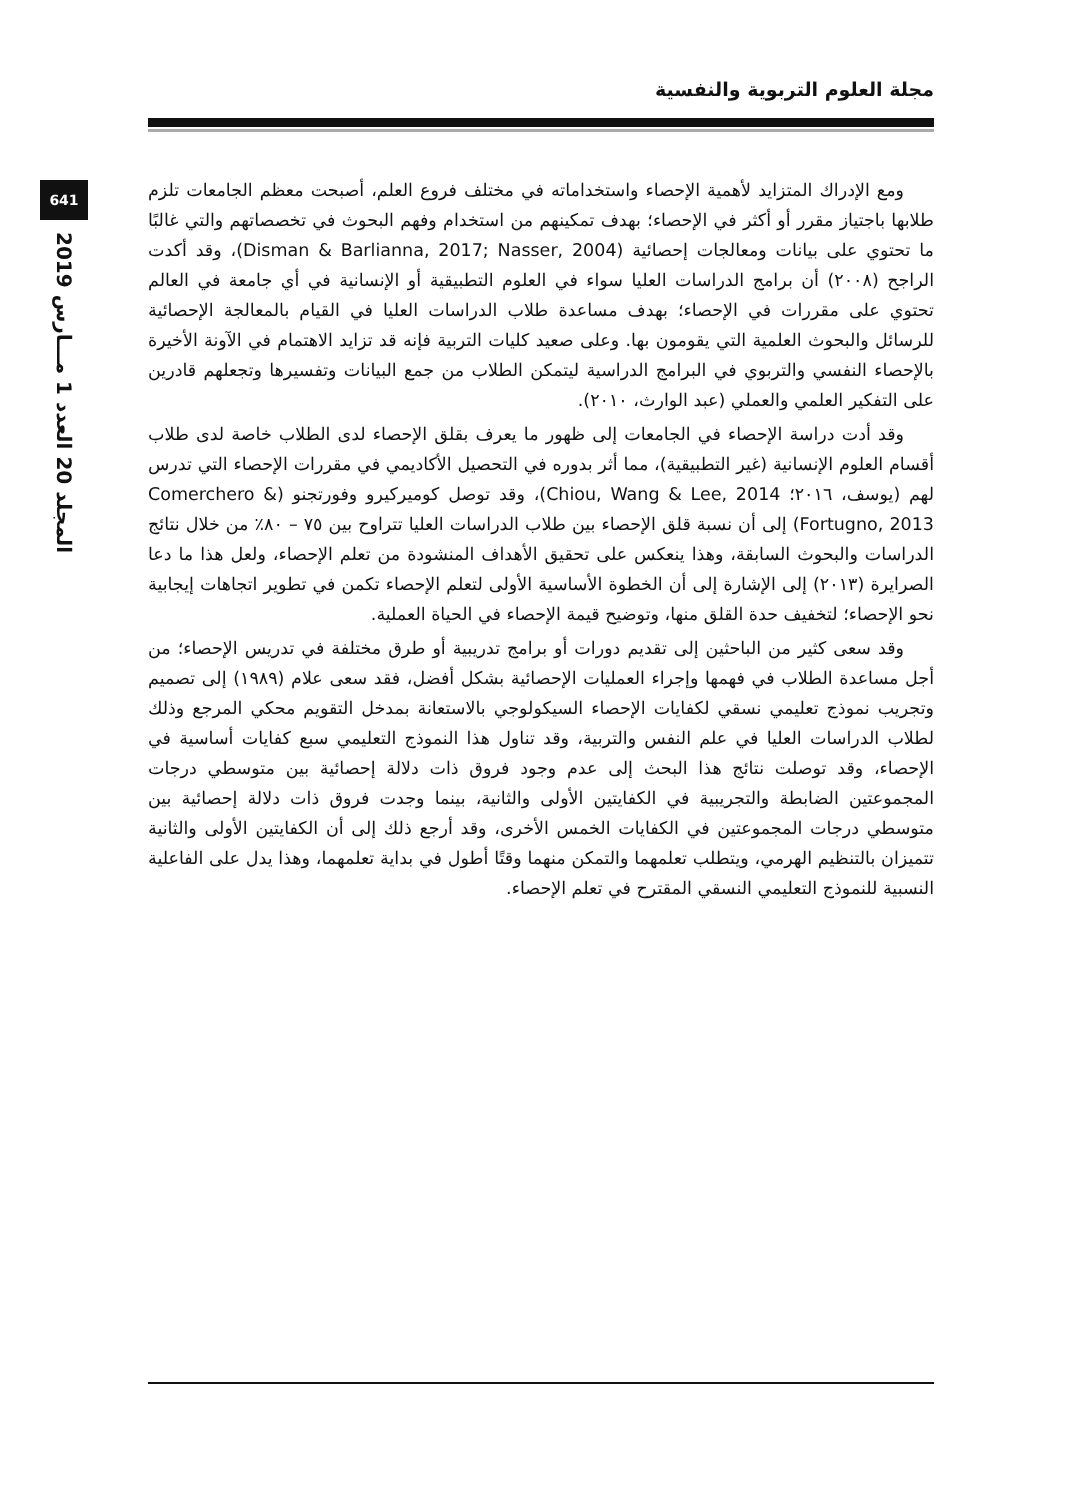مجلة العلوم التربوية والنفسية
641
المجلد 20 العدد 1 مـــارس 2019
ومع الإدراك المتزايد لأهمية الإحصاء واستخداماته في مختلف فروع العلم، أصبحت معظم الجامعات تلزم طلابها باجتياز مقرر أو أكثر في الإحصاء؛ بهدف تمكينهم من استخدام وفهم البحوث في تخصصاتهم والتي غالبًا ما تحتوي على بيانات ومعالجات إحصائية (Disman & Barlianna, 2017; Nasser, 2004)، وقد أكدت الراجح (٢٠٠٨) أن برامج الدراسات العليا سواء في العلوم التطبيقية أو الإنسانية في أي جامعة في العالم تحتوي على مقررات في الإحصاء؛ بهدف مساعدة طلاب الدراسات العليا في القيام بالمعالجة الإحصائية للرسائل والبحوث العلمية التي يقومون بها. وعلى صعيد كليات التربية فإنه قد تزايد الاهتمام في الآونة الأخيرة بالإحصاء النفسي والتربوي في البرامج الدراسية ليتمكن الطلاب من جمع البيانات وتفسيرها وتجعلهم قادرين على التفكير العلمي والعملي (عبد الوارث، ٢٠١٠).
وقد أدت دراسة الإحصاء في الجامعات إلى ظهور ما يعرف بقلق الإحصاء لدى الطلاب خاصة لدى طلاب أقسام العلوم الإنسانية (غير التطبيقية)، مما أثر بدوره في التحصيل الأكاديمي في مقررات الإحصاء التي تدرس لهم (يوسف، ٢٠١٦؛ Chiou, Wang & Lee, 2014)، وقد توصل كوميركيرو وفورتجنو (Comerchero & Fortugno, 2013) إلى أن نسبة قلق الإحصاء بين طلاب الدراسات العليا تتراوح بين ٧٥ – ٨٠٪ من خلال نتائج الدراسات والبحوث السابقة، وهذا ينعكس على تحقيق الأهداف المنشودة من تعلم الإحصاء، ولعل هذا ما دعا الصرايرة (٢٠١٣) إلى الإشارة إلى أن الخطوة الأساسية الأولى لتعلم الإحصاء تكمن في تطوير اتجاهات إيجابية نحو الإحصاء؛ لتخفيف حدة القلق منها، وتوضيح قيمة الإحصاء في الحياة العملية.
وقد سعى كثير من الباحثين إلى تقديم دورات أو برامج تدريبية أو طرق مختلفة في تدريس الإحصاء؛ من أجل مساعدة الطلاب في فهمها وإجراء العمليات الإحصائية بشكل أفضل، فقد سعى علام (١٩٨٩) إلى تصميم وتجريب نموذج تعليمي نسقي لكفايات الإحصاء السيكولوجي بالاستعانة بمدخل التقويم محكي المرجع وذلك لطلاب الدراسات العليا في علم النفس والتربية، وقد تناول هذا النموذج التعليمي سبع كفايات أساسية في الإحصاء، وقد توصلت نتائج هذا البحث إلى عدم وجود فروق ذات دلالة إحصائية بين متوسطي درجات المجموعتين الضابطة والتجريبية في الكفايتين الأولى والثانية، بينما وجدت فروق ذات دلالة إحصائية بين متوسطي درجات المجموعتين في الكفايات الخمس الأخرى، وقد أرجع ذلك إلى أن الكفايتين الأولى والثانية تتميزان بالتنظيم الهرمي، ويتطلب تعلمهما والتمكن منهما وقتًا أطول في بداية تعلمهما، وهذا يدل على الفاعلية النسبية للنموذج التعليمي النسقي المقترح في تعلم الإحصاء.